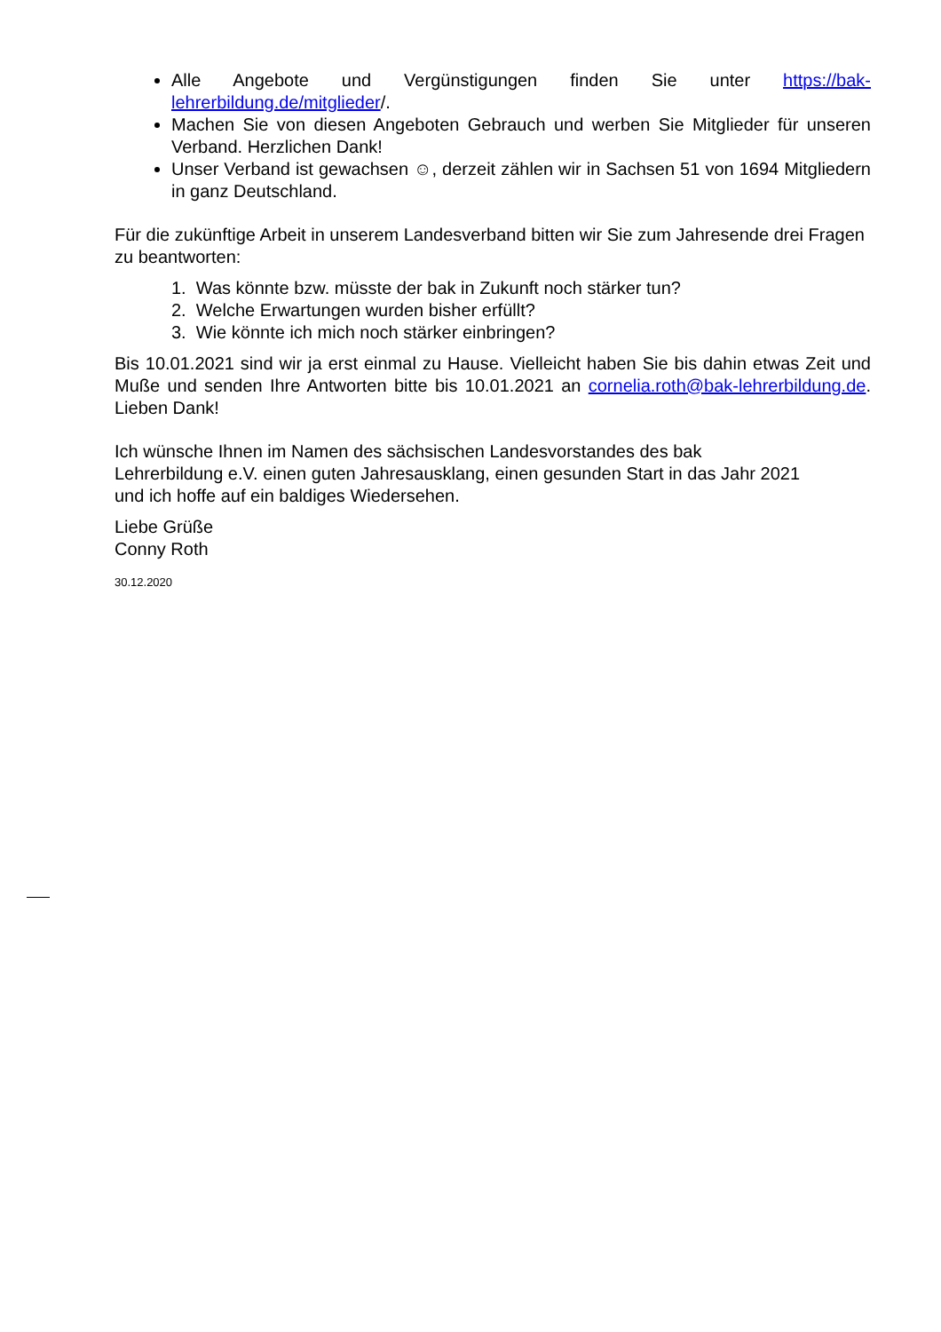Alle Angebote und Vergünstigungen finden Sie unter https://bak-lehrerbildung.de/mitglieder/.
Machen Sie von diesen Angeboten Gebrauch und werben Sie Mitglieder für unseren Verband. Herzlichen Dank!
Unser Verband ist gewachsen ☺, derzeit zählen wir in Sachsen 51 von 1694 Mitgliedern in ganz Deutschland.
Für die zukünftige Arbeit in unserem Landesverband bitten wir Sie zum Jahresende drei Fragen zu beantworten:
1. Was könnte bzw. müsste der bak in Zukunft noch stärker tun?
2. Welche Erwartungen wurden bisher erfüllt?
3. Wie könnte ich mich noch stärker einbringen?
Bis 10.01.2021 sind wir ja erst einmal zu Hause. Vielleicht haben Sie bis dahin etwas Zeit und Muße und senden Ihre Antworten bitte bis 10.01.2021 an cornelia.roth@bak-lehrerbildung.de. Lieben Dank!
Ich wünsche Ihnen im Namen des sächsischen Landesvorstandes des bak Lehrerbildung e.V. einen guten Jahresausklang, einen gesunden Start in das Jahr 2021 und ich hoffe auf ein baldiges Wiedersehen.
Liebe Grüße
Conny Roth
30.12.2020